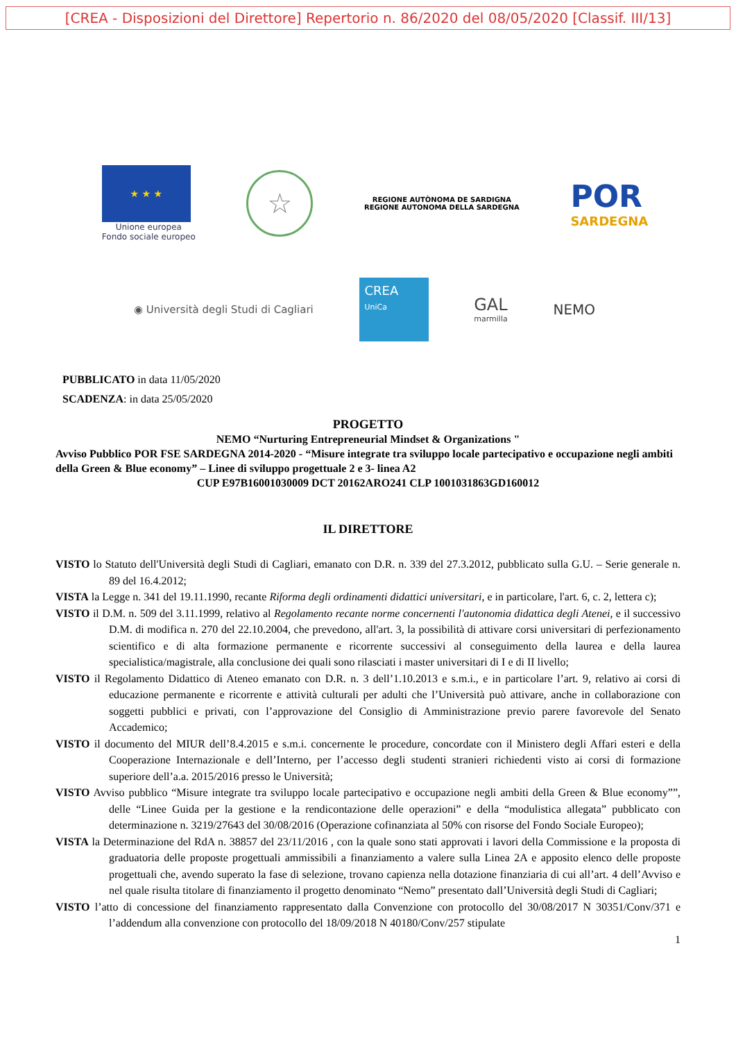[CREA - Disposizioni del Direttore] Repertorio n. 86/2020 del 08/05/2020 [Classif. III/13]
★ ★ ★
Unione europea
Fondo sociale europeo
☆
REGIONE AUTÒNOMA DE SARDIGNA
REGIONE AUTONOMA DELLA SARDEGNA
POR
SARDEGNA
◉ Università degli Studi di Cagliari
CREA
UniCa
GAL
marmilla
NEMO
PUBBLICATO in data 11/05/2020
SCADENZA: in data 25/05/2020
PROGETTO
NEMO “Nurturing Entrepreneurial Mindset & Organizations "
Avviso Pubblico POR FSE SARDEGNA 2014-2020 - “Misure integrate tra sviluppo locale partecipativo e occupazione negli ambiti della Green & Blue economy” – Linee di sviluppo progettuale 2 e 3- linea A2
CUP E97B16001030009 DCT 20162ARO241 CLP 1001031863GD160012
IL DIRETTORE
VISTO lo Statuto dell'Università degli Studi di Cagliari, emanato con D.R. n. 339 del 27.3.2012, pubblicato sulla G.U. – Serie generale n. 89 del 16.4.2012;
VISTA la Legge n. 341 del 19.11.1990, recante Riforma degli ordinamenti didattici universitari, e in particolare, l'art. 6, c. 2, lettera c);
VISTO il D.M. n. 509 del 3.11.1999, relativo al Regolamento recante norme concernenti l'autonomia didattica degli Atenei, e il successivo D.M. di modifica n. 270 del 22.10.2004, che prevedono, all'art. 3, la possibilità di attivare corsi universitari di perfezionamento scientifico e di alta formazione permanente e ricorrente successivi al conseguimento della laurea e della laurea specialistica/magistrale, alla conclusione dei quali sono rilasciati i master universitari di I e di II livello;
VISTO il Regolamento Didattico di Ateneo emanato con D.R. n. 3 dell’1.10.2013 e s.m.i., e in particolare l’art. 9, relativo ai corsi di educazione permanente e ricorrente e attività culturali per adulti che l’Università può attivare, anche in collaborazione con soggetti pubblici e privati, con l’approvazione del Consiglio di Amministrazione previo parere favorevole del Senato Accademico;
VISTO il documento del MIUR dell’8.4.2015 e s.m.i. concernente le procedure, concordate con il Ministero degli Affari esteri e della Cooperazione Internazionale e dell’Interno, per l’accesso degli studenti stranieri richiedenti visto ai corsi di formazione superiore dell’a.a. 2015/2016 presso le Università;
VISTO Avviso pubblico “Misure integrate tra sviluppo locale partecipativo e occupazione negli ambiti della Green & Blue economy””, delle “Linee Guida per la gestione e la rendicontazione delle operazioni” e della “modulistica allegata” pubblicato con determinazione n. 3219/27643 del 30/08/2016 (Operazione cofinanziata al 50% con risorse del Fondo Sociale Europeo);
VISTA la Determinazione del RdA n. 38857 del 23/11/2016 , con la quale sono stati approvati i lavori della Commissione e la proposta di graduatoria delle proposte progettuali ammissibili a finanziamento a valere sulla Linea 2A e apposito elenco delle proposte progettuali che, avendo superato la fase di selezione, trovano capienza nella dotazione finanziaria di cui all’art. 4 dell’Avviso e nel quale risulta titolare di finanziamento il progetto denominato “Nemo” presentato dall’Università degli Studi di Cagliari;
VISTO l’atto di concessione del finanziamento rappresentato dalla Convenzione con protocollo del 30/08/2017 N 30351/Conv/371 e l’addendum alla convenzione con protocollo del 18/09/2018 N 40180/Conv/257 stipulate
1